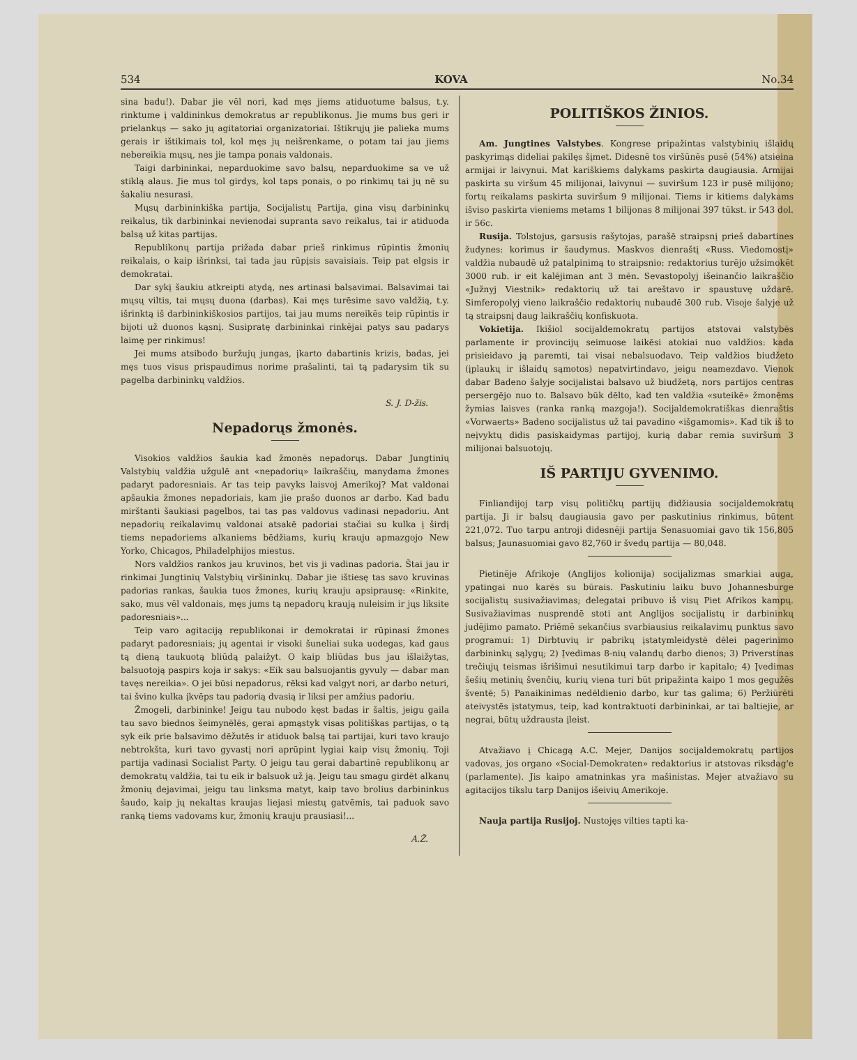534 KOVA No.34
sina badu!). Dabar jie vēl nori, kad męs jiems atiduotume balsus, t.y. rinktume į valdininkus demokratus ar republikonus. Jie mums bus geri ir prielankųs — sako jų agitatoriai organizatoriai. Ištikrųjų jie palieka mums gerais ir ištikimais tol, kol męs jų neišrenkame, o potam tai jau jiems nebereikia mųsų, nes jie tampa ponais valdonais.
Taigi darbininkai, neparduokime savo balsų, neparduokime sa ve už stiklą alaus. Jie mus tol girdys, kol taps ponais, o po rinkimų tai jų nē su šakaliu nesurasi.
Mųsų darbininkiška partija, Socijalistų Partija, gina visų darbininkų reikalus, tik darbininkai nevienodai supranta savo reikalus, tai ir atiduoda balsą už kitas partijas.
Republikonų partija prižada dabar prieš rinkimus rūpintis žmonių reikalais, o kaip išrinksi, tai tada jau rūpįsis savaisiais. Teip pat elgsis ir demokratai.
Dar sykį šaukiu atkreipti atydą, nes artinasi balsavimai. Balsavimai tai mųsų viltis, tai mųsų duona (darbas). Kai męs turēsime savo valdžią, t.y. išrinktą iš darbininkiškosios partijos, tai jau mums nereikēs teip rūpintis ir bijoti už duonos kąsnį. Susipratę darbininkai rinkējai patys sau padarys laimę per rinkimus!
Jei mums atsibodo buržujų jungas, įkarto dabartinis krizis, badas, jei męs tuos visus prispaudimus norime prašalinti, tai tą padarysim tik su pagelba darbininkų valdžios.
S. J. D-žis.
Nepadorųs žmonės.
Visokios valdžios šaukia kad žmonēs nepadorųs. Dabar Jungtinių Valstybių valdžia užgulē ant «nepadorių» laikraščių, manydama žmones padaryt padoresniais. Ar tas teip pavyks laisvoj Amerikoj? Mat valdonai apšaukia žmones nepadoriais, kam jie prašo duonos ar darbo. Kad badu mirštanti šaukiasi pagelbos, tai tas pas valdovus vadinasi nepadoriu. Ant nepadorių reikalavimų valdonai atsakē padoriai stačiai su kulka į širdį tiems nepadoriems alkaniems bēdžiams, kurių krauju apmazgojo New Yorko, Chicagos, Philadelphijos miestus.
Nors valdžios rankos jau kruvinos, bet vis ji vadinas padoria. Štai jau ir rinkimai Jungtinių Valstybių viršininkų. Dabar jie ištiesę tas savo kruvinas padorias rankas, šaukia tuos žmones, kurių krauju apsiprausę: «Rinkite, sako, mus vēl valdonais, męs jums tą nepadorų kraują nuleisim ir jųs liksite padoresniais»...
Teip varo agitaciją republikonai ir demokratai ir rūpinasi žmones padaryt padoresniais; jų agentai ir visoki šuneliai suka uodegas, kad gaus tą dieną taukuotą bliūdą palaižyt. O kaip bliūdas bus jau išlaižytas, balsuotoją paspirs koja ir sakys: «Eik sau balsuojantis gyvuly — dabar man tavęs nereikia». O jei būsi nepadorus, rēksi kad valgyt nori, ar darbo neturi, tai švino kulka įkvēps tau padorią dvasią ir liksi per amžius padoriu.
Žmogeli, darbininke! Jeigu tau nubodo kęst badas ir šaltis, jeigu gaila tau savo biednos šeimynēlēs, gerai apmąstyk visas politiškas partijas, o tą syk eik prie balsavimo dēžutēs ir atiduok balsą tai partijai, kuri tavo kraujo nebtrokšta, kuri tavo gyvastį nori aprūpint lygiai kaip visų žmonių. Toji partija vadinasi Socialist Party. O jeigu tau gerai dabartinē republikonų ar demokratų valdžia, tai tu eik ir balsuok už ją. Jeigu tau smagu girdēt alkanų žmonių dejavimai, jeigu tau linksma matyt, kaip tavo brolius darbininkus šaudo, kaip jų nekaltas kraujas liejasi miestų gatvēmis, tai paduok savo ranką tiems vadovams kur, žmonių krauju prausiasi!...
A.Ž.
POLITIŠKOS ŽINIOS.
Am. Jungtines Valstybes. Kongrese pripažintas valstybinių išlaidų paskyrimąs dideliai pakilęs šįmet. Didesnē tos viršūnēs pusē (54%) atsieina armijai ir laivynui. Mat kariškiems dalykams paskirta daugiausia. Armijai paskirta su viršum 45 milijonai, laivynui — suviršum 123 ir pusē milijono; fortų reikalams paskirta suviršum 9 milijonai. Tiems ir kitiems dalykams išviso paskirta vieniems metams 1 bilijonas 8 milijonai 397 tūkst. ir 543 dol. ir 56c.
Rusija. Tolstojus, garsusis rašytojas, parašē straipsnį prieš dabartines žudynes: korimus ir šaudymus. Maskvos dienraštį «Russ. Viedomostį» valdžia nubaudē už patalpinimą to straipsnio: redaktorius turējo užsimokēt 3000 rub. ir eit kalējiman ant 3 mēn. Sevastopolyj išeinančio laikraščio «Južnyj Viestnik» redaktorių už tai areštavo ir spaustuvę uždarē. Simferopolyj vieno laikraščio redaktorių nubaudē 300 rub. Visoje šalyje už tą straipsnį daug laikraščių konfiskuota.
Vokietija. Ikišiol socijaldemokratų partijos atstovai valstybēs parlamente ir provincijų seimuose laikēsi atokiai nuo valdžios: kada prisieidavo ją paremti, tai visai nebalsuodavo. Teip valdžios biudžeto (įplaukų ir išlaidų sąmotos) nepatvirtindavo, jeigu neamezdavo. Vienok dabar Badeno šalyje socijalistai balsavo už biudžetą, nors partijos centras persergējo nuo to. Balsavo būk dēlto, kad ten valdžia «suteikē» žmonēms žymias laisves (ranka ranką mazgoja!). Socijaldemokratiškas dienraštis «Vorwaerts» Badeno socijalistus už tai pavadino «išgamomis». Kad tik iš to neįvyktų didis pasiskaidymas partijoj, kurią dabar remia suviršum 3 milijonai balsuotojų.
IŠ PARTIJU GYVENIMO.
Finliandijoj tarp visų političkų partijų didžiausia socijaldemokratų partija. Ji ir balsų daugiausia gavo per paskutinius rinkimus, būtent 221,072. Tuo tarpu antroji didesnēji partija Senasuomiai gavo tik 156,805 balsus; Jaunasuomiai gavo 82,760 ir švedų partija — 80,048.
Pietinēje Afrikoje (Anglijos kolionija) socijalizmas smarkiai auga, ypatingai nuo karēs su būrais. Paskutiniu laiku buvo Johannesburge socijalistų susivažiavimas; delegatai pribuvo iš visų Piet Afrikos kampų. Susivažiavimas nusprendē stoti ant Anglijos socijalistų ir darbininkų judējimo pamato. Priēmē sekančius svarbiausius reikalavimų punktus savo programui: 1) Dirbtuvių ir pabrikų įstatymleidystē dēlei pagerinimo darbininkų sąlygų; 2) Įvedimas 8-nių valandų darbo dienos; 3) Priverstinas trečiųjų teismas išrišimui nesutikimui tarp darbo ir kapitalo; 4) Įvedimas šešių metinių švenčių, kurių viena turi būt pripažinta kaipo 1 mos gegužēs šventē; 5) Panaikinimas nedēldienio darbo, kur tas galima; 6) Peržiūrēti ateivystēs įstatymus, teip, kad kontraktuoti darbininkai, ar tai baltiejie, ar negrai, būtų uždrausta įleist.
Atvažiavo į Chicagą A.C. Mejer, Danijos socijaldemokratų partijos vadovas, jos organo «Social-Demokraten» redaktorius ir atstovas riksdag'e (parlamente). Jis kaipo amatninkas yra mašinistas. Mejer atvažiavo su agitacijos tikslu tarp Danijos išeivių Amerikoje.
Nauja partija Rusijoj. Nustojęs vilties tapti ka-